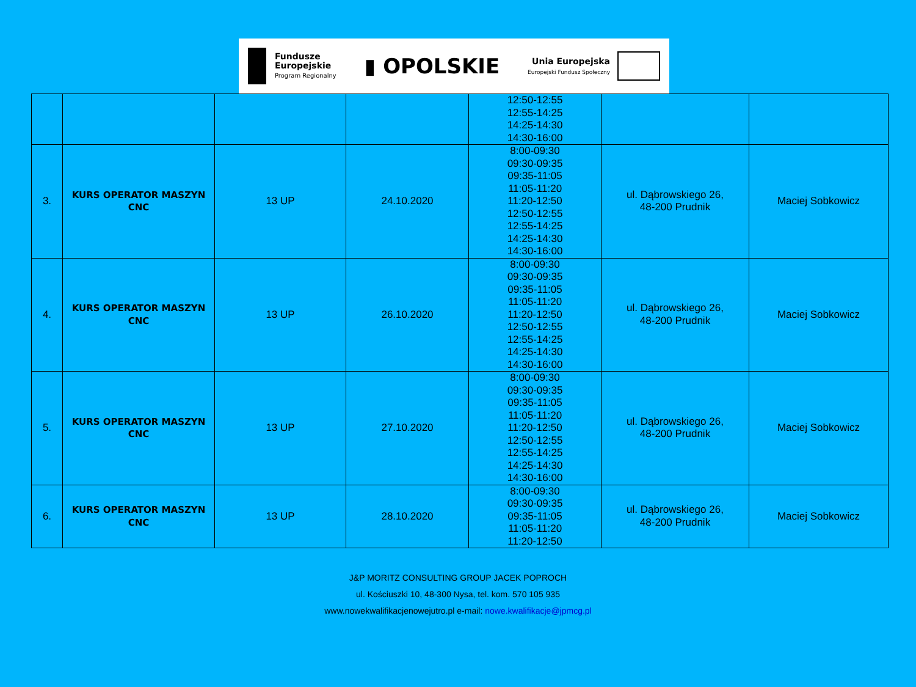Fundusze
Europejskie
Program Regionalny
▮ OPOLSKIE
Unia Europejska
Europejski Fundusz Społeczny
| | | | | 12:50-12:55 12:55-14:25 14:25-14:30 14:30-16:00 | | |
| 3. | KURS OPERATOR MASZYN CNC | 13 UP | 24.10.2020 | 8:00-09:30 09:30-09:35 09:35-11:05 11:05-11:20 11:20-12:50 12:50-12:55 12:55-14:25 14:25-14:30 14:30-16:00 | ul. Dąbrowskiego 26, 48-200 Prudnik | Maciej Sobkowicz |
| 4. | KURS OPERATOR MASZYN CNC | 13 UP | 26.10.2020 | 8:00-09:30 09:30-09:35 09:35-11:05 11:05-11:20 11:20-12:50 12:50-12:55 12:55-14:25 14:25-14:30 14:30-16:00 | ul. Dąbrowskiego 26, 48-200 Prudnik | Maciej Sobkowicz |
| 5. | KURS OPERATOR MASZYN CNC | 13 UP | 27.10.2020 | 8:00-09:30 09:30-09:35 09:35-11:05 11:05-11:20 11:20-12:50 12:50-12:55 12:55-14:25 14:25-14:30 14:30-16:00 | ul. Dąbrowskiego 26, 48-200 Prudnik | Maciej Sobkowicz |
| 6. | KURS OPERATOR MASZYN CNC | 13 UP | 28.10.2020 | 8:00-09:30 09:30-09:35 09:35-11:05 11:05-11:20 11:20-12:50 | ul. Dąbrowskiego 26, 48-200 Prudnik | Maciej Sobkowicz |
J&P MORITZ CONSULTING GROUP JACEK POPROCH
ul. Kościuszki 10, 48-300 Nysa, tel. kom. 570 105 935
www.nowekwalifikacjenowejutro.pl e-mail: nowe.kwalifikacje@jpmcg.pl